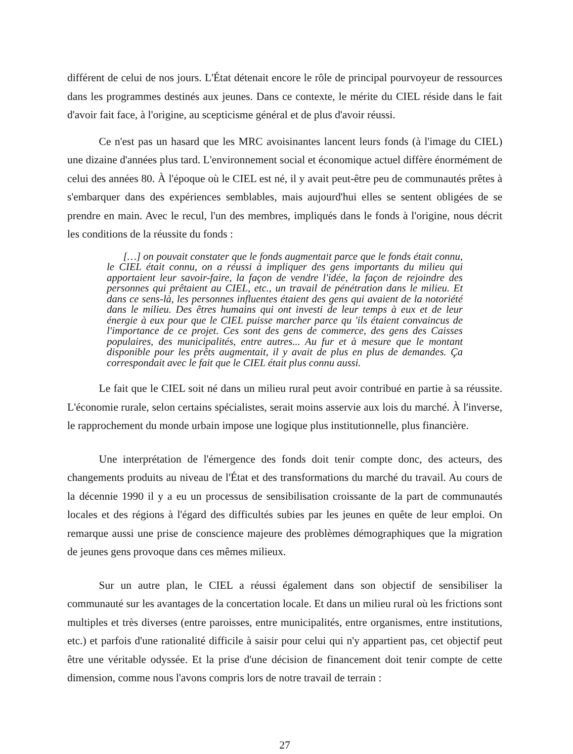différent de celui de nos jours. L'État détenait encore le rôle de principal pourvoyeur de ressources dans les programmes destinés aux jeunes. Dans ce contexte, le mérite du CIEL réside dans le fait d'avoir fait face, à l'origine, au scepticisme général et de plus d'avoir réussi.
Ce n'est pas un hasard que les MRC avoisinantes lancent leurs fonds (à l'image du CIEL) une dizaine d'années plus tard. L'environnement social et économique actuel diffère énormément de celui des années 80. À l'époque où le CIEL est né, il y avait peut-être peu de communautés prêtes à s'embarquer dans des expériences semblables, mais aujourd'hui elles se sentent obligées de se prendre en main. Avec le recul, l'un des membres, impliqués dans le fonds à l'origine, nous décrit les conditions de la réussite du fonds :
[…] on pouvait constater que le fonds augmentait parce que le fonds était connu, le CIEL était connu, on a réussi à impliquer des gens importants du milieu qui apportaient leur savoir-faire, la façon de vendre l'idée, la façon de rejoindre des personnes qui prêtaient au CIEL, etc., un travail de pénétration dans le milieu. Et dans ce sens-là, les personnes influentes étaient des gens qui avaient de la notoriété dans le milieu. Des êtres humains qui ont investi de leur temps à eux et de leur énergie à eux pour que le CIEL puisse marcher parce qu 'ils étaient convaincus de l'importance de ce projet. Ces sont des gens de commerce, des gens des Caisses populaires, des municipalités, entre autres... Au fur et à mesure que le montant disponible pour les prêts augmentait, il y avait de plus en plus de demandes. Ça correspondait avec le fait que le CIEL était plus connu aussi.
Le fait que le CIEL soit né dans un milieu rural peut avoir contribué en partie à sa réussite. L'économie rurale, selon certains spécialistes, serait moins asservie aux lois du marché. À l'inverse, le rapprochement du monde urbain impose une logique plus institutionnelle, plus financière.
Une interprétation de l'émergence des fonds doit tenir compte donc, des acteurs, des changements produits au niveau de l'État et des transformations du marché du travail. Au cours de la décennie 1990 il y a eu un processus de sensibilisation croissante de la part de communautés locales et des régions à l'égard des difficultés subies par les jeunes en quête de leur emploi. On remarque aussi une prise de conscience majeure des problèmes démographiques que la migration de jeunes gens provoque dans ces mêmes milieux.
Sur un autre plan, le CIEL a réussi également dans son objectif de sensibiliser la communauté sur les avantages de la concertation locale. Et dans un milieu rural où les frictions sont multiples et très diverses (entre paroisses, entre municipalités, entre organismes, entre institutions, etc.) et parfois d'une rationalité difficile à saisir pour celui qui n'y appartient pas, cet objectif peut être une véritable odyssée. Et la prise d'une décision de financement doit tenir compte de cette dimension, comme nous l'avons compris lors de notre travail de terrain :
27